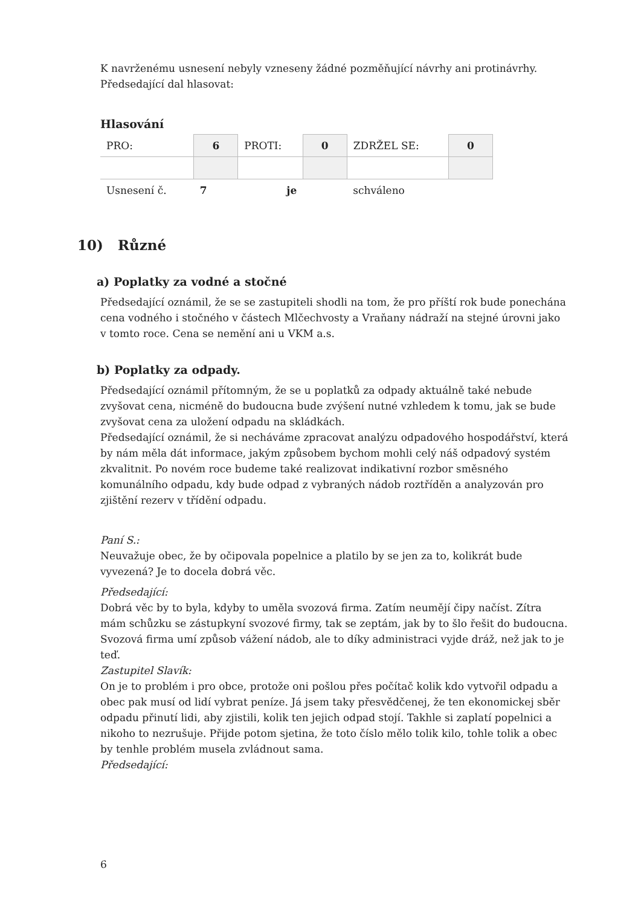K navrženému usnesení nebyly vzneseny žádné pozměňující návrhy ani protinávrhy.
Předsedající dal hlasovat:
Hlasování
| PRO: | 6 | PROTI: | 0 | ZDRŽEL SE: | 0 |
| Usnesení č. | 7 | je | | schváleno | |
10) Různé
a) Poplatky za vodné a stočné
Předsedající oznámil, že se se zastupiteli shodli na tom, že pro příští rok bude ponechána cena vodného i stočného v částech Mlčechvosty a Vraňany nádraží na stejné úrovni jako v tomto roce. Cena se nemění ani u VKM a.s.
b) Poplatky za odpady.
Předsedající oznámil přítomným, že se u poplatků za odpady aktuálně také nebude zvyšovat cena, nicméně do budoucna bude zvýšení nutné vzhledem k tomu, jak se bude zvyšovat cena za uložení odpadu na skládkách.
Předsedající oznámil, že si necháváme zpracovat analýzu odpadového hospodářství, která by nám měla dát informace, jakým způsobem bychom mohli celý náš odpadový systém zkvalitnit. Po novém roce budeme také realizovat indikativní rozbor směsného komunálního odpadu, kdy bude odpad z vybraných nádob roztříděn a analyzován pro zjištění rezerv v třídění odpadu.
Paní S.:
Neuvažuje obec, že by očipovala popelnice a platilo by se jen za to, kolikrát bude vyvezená? Je to docela dobrá věc.
Předsedající:
Dobrá věc by to byla, kdyby to uměla svozová firma. Zatím neumějí čipy načíst. Zítra mám schůzku se zástupkyní svozové firmy, tak se zeptám, jak by to šlo řešit do budoucna. Svozová firma umí způsob vážení nádob, ale to díky administraci vyjde dráž, než jak to je teď.
Zastupitel Slavík:
On je to problém i pro obce, protože oni pošlou přes počítač kolik kdo vytvořil odpadu a obec pak musí od lidí vybrat peníze. Já jsem taky přesvědčenej, že ten ekonomickej sběr odpadu přinutí lidi, aby zjistili, kolik ten jejich odpad stojí. Takhle si zaplatí popelnici a nikoho to nezrušuje. Přijde potom sjetina, že toto číslo mělo tolik kilo, tohle tolik a obec by tenhle problém musela zvládnout sama.
Předsedající:
6